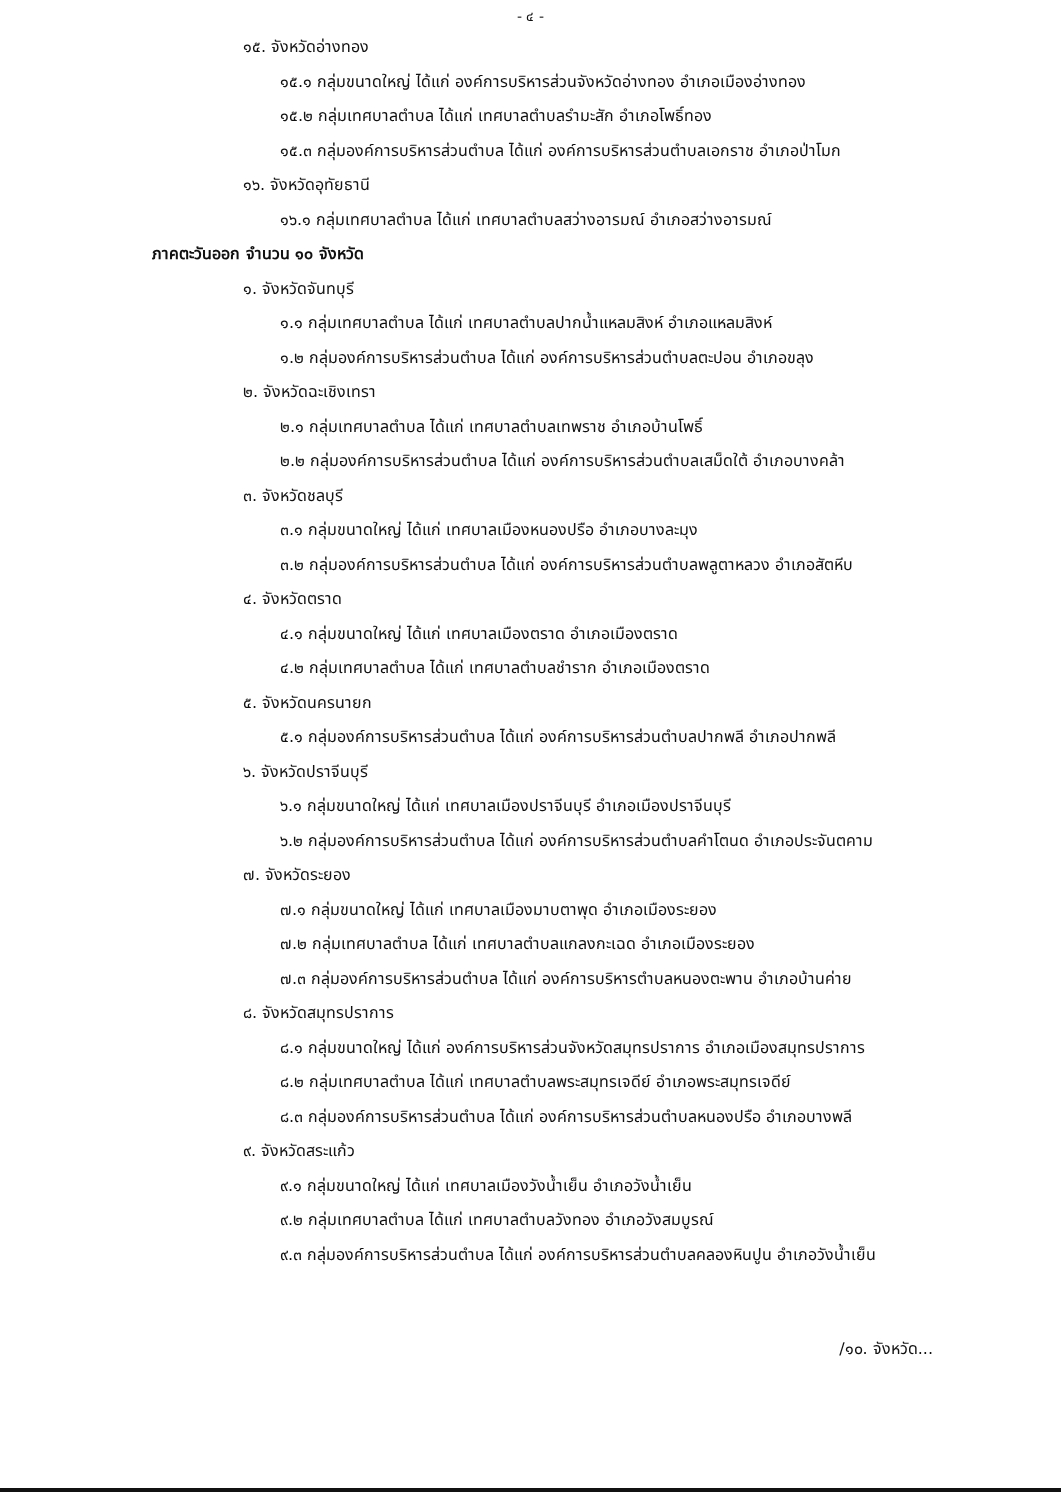- ๔ -
๑๕. จังหวัดอ่างทอง
๑๕.๑ กลุ่มขนาดใหญ่ ได้แก่ องค์การบริหารส่วนจังหวัดอ่างทอง อำเภอเมืองอ่างทอง
๑๕.๒ กลุ่มเทศบาลตำบล ได้แก่ เทศบาลตำบลรำมะสัก อำเภอโพธิ์ทอง
๑๕.๓ กลุ่มองค์การบริหารส่วนตำบล ได้แก่ องค์การบริหารส่วนตำบลเอกราช อำเภอป่าโมก
๑๖. จังหวัดอุทัยธานี
๑๖.๑ กลุ่มเทศบาลตำบล ได้แก่ เทศบาลตำบลสว่างอารมณ์ อำเภอสว่างอารมณ์
ภาคตะวันออก จำนวน ๑๐ จังหวัด
๑. จังหวัดจันทบุรี
๑.๑ กลุ่มเทศบาลตำบล ได้แก่ เทศบาลตำบลปากน้ำแหลมสิงห์ อำเภอแหลมสิงห์
๑.๒ กลุ่มองค์การบริหารส่วนตำบล ได้แก่ องค์การบริหารส่วนตำบลตะปอน อำเภอขลุง
๒. จังหวัดฉะเชิงเทรา
๒.๑ กลุ่มเทศบาลตำบล ได้แก่ เทศบาลตำบลเทพราช อำเภอบ้านโพธิ์
๒.๒ กลุ่มองค์การบริหารส่วนตำบล ได้แก่ องค์การบริหารส่วนตำบลเสม็ดใต้ อำเภอบางคล้า
๓. จังหวัดชลบุรี
๓.๑ กลุ่มขนาดใหญ่ ได้แก่ เทศบาลเมืองหนองปรือ อำเภอบางละมุง
๓.๒ กลุ่มองค์การบริหารส่วนตำบล ได้แก่ องค์การบริหารส่วนตำบลพลูตาหลวง อำเภอสัตหีบ
๔. จังหวัดตราด
๔.๑ กลุ่มขนาดใหญ่ ได้แก่ เทศบาลเมืองตราด อำเภอเมืองตราด
๔.๒ กลุ่มเทศบาลตำบล ได้แก่ เทศบาลตำบลชำราก อำเภอเมืองตราด
๕. จังหวัดนครนายก
๕.๑ กลุ่มองค์การบริหารส่วนตำบล ได้แก่ องค์การบริหารส่วนตำบลปากพลี อำเภอปากพลี
๖. จังหวัดปราจีนบุรี
๖.๑ กลุ่มขนาดใหญ่ ได้แก่ เทศบาลเมืองปราจีนบุรี อำเภอเมืองปราจีนบุรี
๖.๒ กลุ่มองค์การบริหารส่วนตำบล ได้แก่ องค์การบริหารส่วนตำบลคำโตนด อำเภอประจันตคาม
๗. จังหวัดระยอง
๗.๑ กลุ่มขนาดใหญ่ ได้แก่ เทศบาลเมืองมาบตาพุด อำเภอเมืองระยอง
๗.๒ กลุ่มเทศบาลตำบล ได้แก่ เทศบาลตำบลแกลงกะเฉด อำเภอเมืองระยอง
๗.๓ กลุ่มองค์การบริหารส่วนตำบล ได้แก่ องค์การบริหารตำบลหนองตะพาน อำเภอบ้านค่าย
๘. จังหวัดสมุทรปราการ
๘.๑ กลุ่มขนาดใหญ่ ได้แก่ องค์การบริหารส่วนจังหวัดสมุทรปราการ อำเภอเมืองสมุทรปราการ
๘.๒ กลุ่มเทศบาลตำบล ได้แก่ เทศบาลตำบลพระสมุทรเจดีย์ อำเภอพระสมุทรเจดีย์
๘.๓ กลุ่มองค์การบริหารส่วนตำบล ได้แก่ องค์การบริหารส่วนตำบลหนองปรือ อำเภอบางพลี
๙. จังหวัดสระแก้ว
๙.๑ กลุ่มขนาดใหญ่ ได้แก่ เทศบาลเมืองวังน้ำเย็น อำเภอวังน้ำเย็น
๙.๒ กลุ่มเทศบาลตำบล ได้แก่ เทศบาลตำบลวังทอง อำเภอวังสมบูรณ์
๙.๓ กลุ่มองค์การบริหารส่วนตำบล ได้แก่ องค์การบริหารส่วนตำบลคลองหินปูน อำเภอวังน้ำเย็น
/๑๐. จังหวัด...